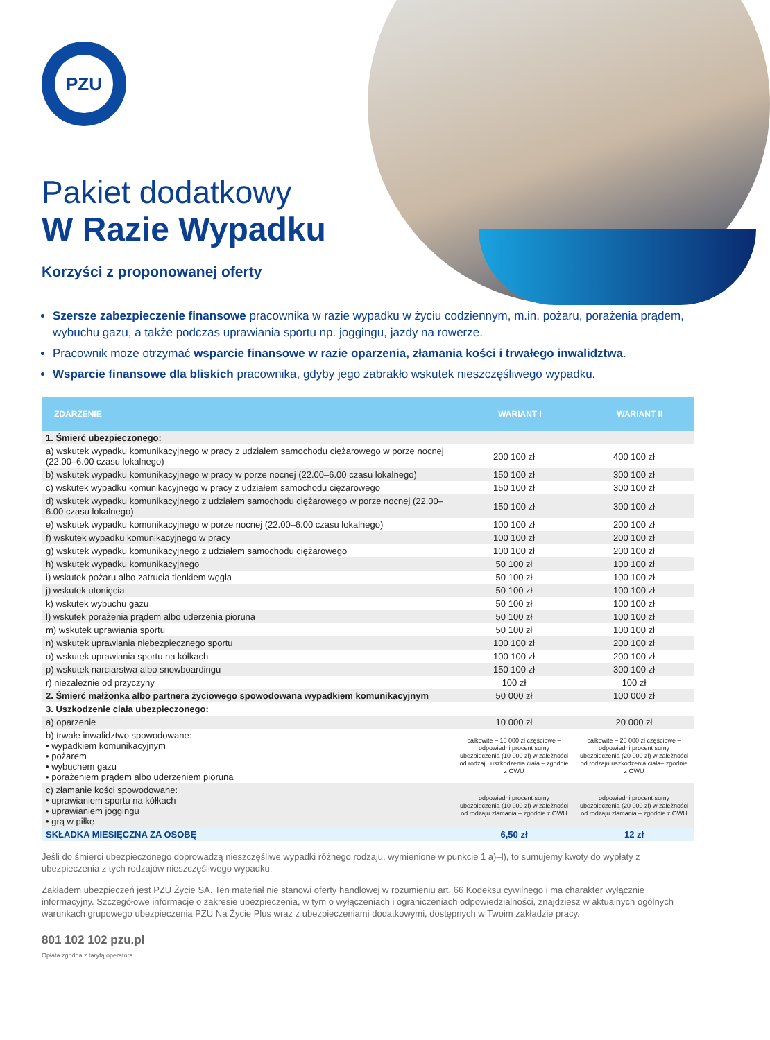PZU
Pakiet dodatkowy
W Razie Wypadku
Korzyści z proponowanej oferty
Szersze zabezpieczenie finansowe pracownika w razie wypadku w życiu codziennym, m.in. pożaru, porażenia prądem, wybuchu gazu, a także podczas uprawiania sportu np. joggingu, jazdy na rowerze.
Pracownik może otrzymać wsparcie finansowe w razie oparzenia, złamania kości i trwałego inwalidztwa.
Wsparcie finansowe dla bliskich pracownika, gdyby jego zabrakło wskutek nieszczęśliwego wypadku.
| ZDARZENIE | WARIANT I | WARIANT II |
| --- | --- | --- |
| 1. Śmierć ubezpieczonego: | | |
| a) wskutek wypadku komunikacyjnego w pracy z udziałem samochodu ciężarowego w porze nocnej (22.00–6.00 czasu lokalnego) | 200 100 zł | 400 100 zł |
| b) wskutek wypadku komunikacyjnego w pracy w porze nocnej (22.00–6.00 czasu lokalnego) | 150 100 zł | 300 100 zł |
| c) wskutek wypadku komunikacyjnego w pracy z udziałem samochodu ciężarowego | 150 100 zł | 300 100 zł |
| d) wskutek wypadku komunikacyjnego z udziałem samochodu ciężarowego w porze nocnej (22.00–6.00 czasu lokalnego) | 150 100 zł | 300 100 zł |
| e) wskutek wypadku komunikacyjnego w porze nocnej (22.00–6.00 czasu lokalnego) | 100 100 zł | 200 100 zł |
| f) wskutek wypadku komunikacyjnego w pracy | 100 100 zł | 200 100 zł |
| g) wskutek wypadku komunikacyjnego z udziałem samochodu ciężarowego | 100 100 zł | 200 100 zł |
| h) wskutek wypadku komunikacyjnego | 50 100 zł | 100 100 zł |
| i) wskutek pożaru albo zatrucia tlenkiem węgla | 50 100 zł | 100 100 zł |
| j) wskutek utonięcia | 50 100 zł | 100 100 zł |
| k) wskutek wybuchu gazu | 50 100 zł | 100 100 zł |
| l) wskutek porażenia prądem albo uderzenia pioruna | 50 100 zł | 100 100 zł |
| m) wskutek uprawiania sportu | 50 100 zł | 100 100 zł |
| n) wskutek uprawiania niebezpiecznego sportu | 100 100 zł | 200 100 zł |
| o) wskutek uprawiania sportu na kółkach | 100 100 zł | 200 100 zł |
| p) wskutek narciarstwa albo snowboardingu | 150 100 zł | 300 100 zł |
| r) niezależnie od przyczyny | 100 zł | 100 zł |
| 2. Śmierć małżonka albo partnera życiowego spowodowana wypadkiem komunikacyjnym | 50 000 zł | 100 000 zł |
| 3. Uszkodzenie ciała ubezpieczonego: | | |
| a) oparzenie | 10 000 zł | 20 000 zł |
| b) trwałe inwalidztwo spowodowane: • wypadkiem komunikacyjnym • pożarem • wybuchem gazu • porażeniem prądem albo uderzeniem pioruna | całkowite – 10 000 zł częściowe – odpowiedni procent sumy ubezpieczenia (10 000 zł) w zależności od rodzaju uszkodzenia ciała – zgodnie z OWU | całkowite – 20 000 zł częściowe – odpowiedni procent sumy ubezpieczenia (20 000 zł) w zależności od rodzaju uszkodzenia ciała– zgodnie z OWU |
| c) złamanie kości spowodowane: • uprawianiem sportu na kółkach • uprawianiem joggingu • grą w piłkę | odpowiedni procent sumy ubezpieczenia (10 000 zł) w zależności od rodzaju złamania – zgodnie z OWU | odpowiedni procent sumy ubezpieczenia (20 000 zł) w zależności od rodzaju złamania – zgodnie z OWU |
| SKŁADKA MIESIĘCZNA ZA OSOBĘ | 6,50 zł | 12 zł |
Jeśli do śmierci ubezpieczonego doprowadzą nieszczęśliwe wypadki różnego rodzaju, wymienione w punkcie 1 a)–l), to sumujemy kwoty do wypłaty z ubezpieczenia z tych rodzajów nieszczęśliwego wypadku.
Zakładem ubezpieczeń jest PZU Życie SA. Ten materiał nie stanowi oferty handlowej w rozumieniu art. 66 Kodeksu cywilnego i ma charakter wyłącznie informacyjny. Szczegółowe informacje o zakresie ubezpieczenia, w tym o wyłączeniach i ograniczeniach odpowiedzialności, znajdziesz w aktualnych ogólnych warunkach grupowego ubezpieczenia PZU Na Życie Plus wraz z ubezpieczeniami dodatkowymi, dostępnych w Twoim zakładzie pracy.
801 102 102 pzu.pl
Opłata zgodna z taryfą operatora